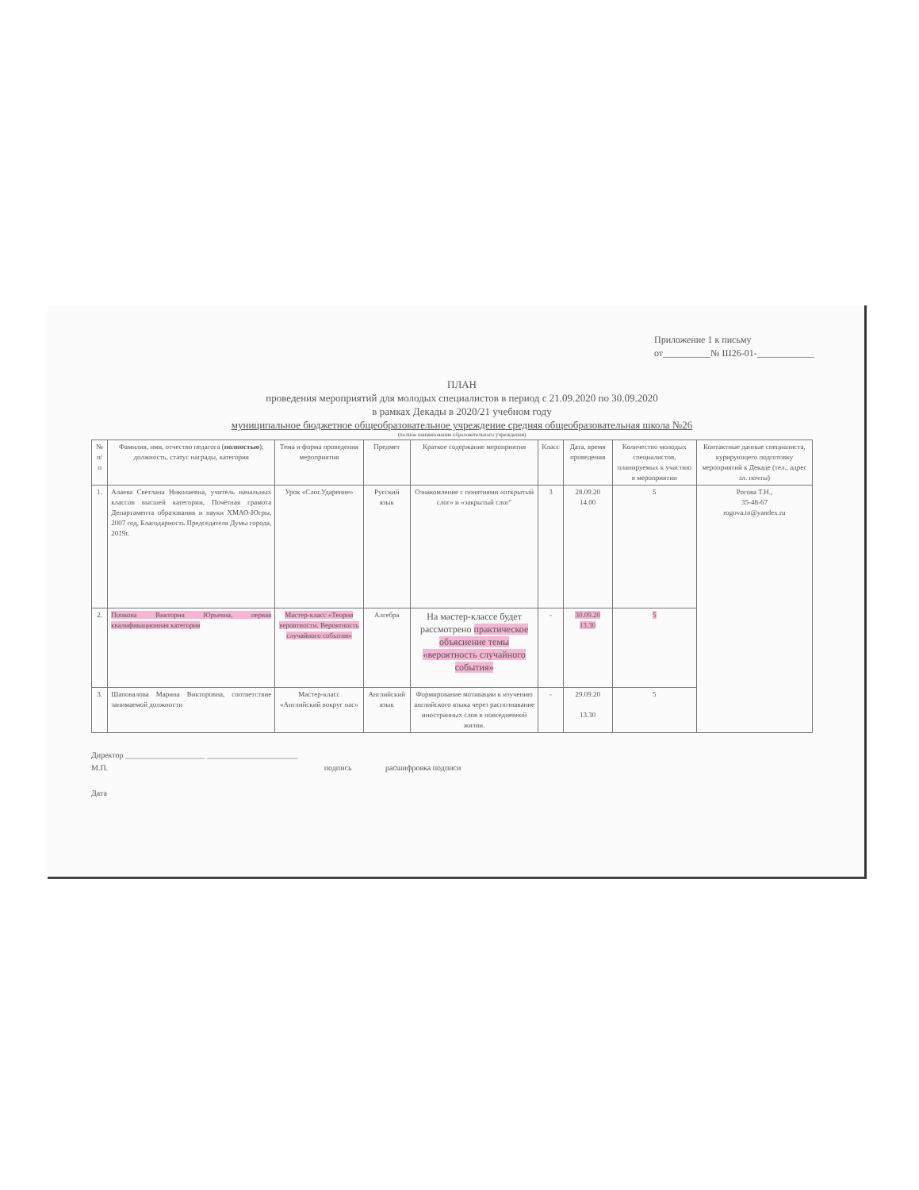Приложение 1 к письму
от__________№ Ш26-01-____________
ПЛАН
проведения мероприятий для молодых специалистов в период с 21.09.2020 по 30.09.2020
в рамках Декады в 2020/21 учебном году
муниципальное бюджетное общеобразовательное учреждение средняя общеобразовательная школа №26
(полное наименование образовательного учреждения)
| № п/п | Фамилия, имя, отчество педагога ( полностью ); должность, статус награды, категория | Тема и форма проведения мероприятия | Предмет | Краткое содержание мероприятия | Класс | Дата, время проведения | Количество молодых специалистов, планируемых к участию в мероприятии | Контактные данные специалиста, курирующего подготовку мероприятий к Декаде (тел., адрес эл. почты) |
| --- | --- | --- | --- | --- | --- | --- | --- | --- |
| 1. | Алаева Светлана Николаевна, учитель начальных классов высшей категории, Почётная грамота Департамента образования и науки ХМАО-Югры, 2007 год, Благодарность Председателя Думы города, 2019г. | Урок «Слог.Ударение» | Русский язык | Ознакомление с понятиями «открытый слог» и «закрытый слог" | 3 | 28.09.20 14.00 | 5 | Рогова Т.Н., 35-48-67 rogova.tn@yandex.ru |
| 2. | Попкова Виктория Юрьевна, первая квалификационная категория | Мастер-класс «Теория вероятности. Вероятность случайного события» | Алгебра | На мастер-классе будет рассмотрено практическое объяснение темы «вероятность случайного события» | - | 30.09.20 13.30 | 5 | |
| 3. | Шаповалова Марина Викторовна, соответствие занимаемой должности | Мастер-класс «Английский вокруг нас» | Английский язык | Формирование мотивации к изучению английского языка через распознавание иностранных слов в повседневной жизни. | - | 29.09.20 13.30 | 5 | |
Директор ____________________ _______________________
М.П. подпись расшифровка подписи
Дата